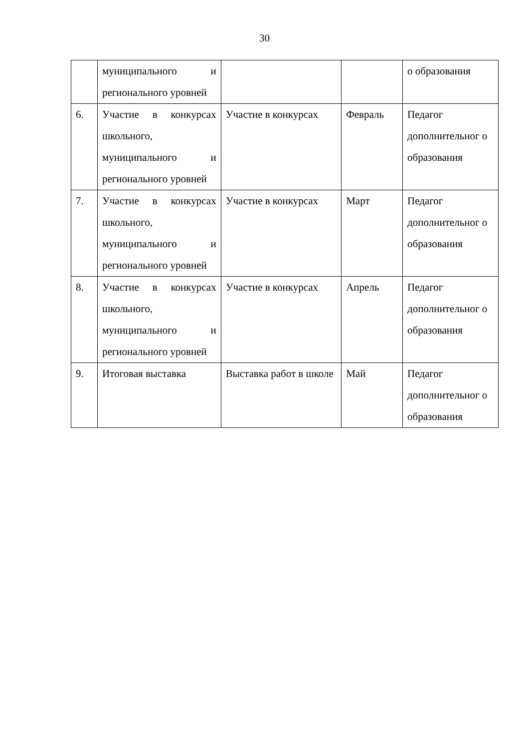30
| | муниципального и регионального уровней | | | о образования |
| 6. | Участие в конкурсах школьного, муниципального и регионального уровней | Участие в конкурсах | Февраль | Педагог дополнительног о образования |
| 7. | Участие в конкурсах школьного, муниципального и регионального уровней | Участие в конкурсах | Март | Педагог дополнительног о образования |
| 8. | Участие в конкурсах школьного, муниципального и регионального уровней | Участие в конкурсах | Апрель | Педагог дополнительног о образования |
| 9. | Итоговая выставка | Выставка работ в школе | Май | Педагог дополнительног о образования |